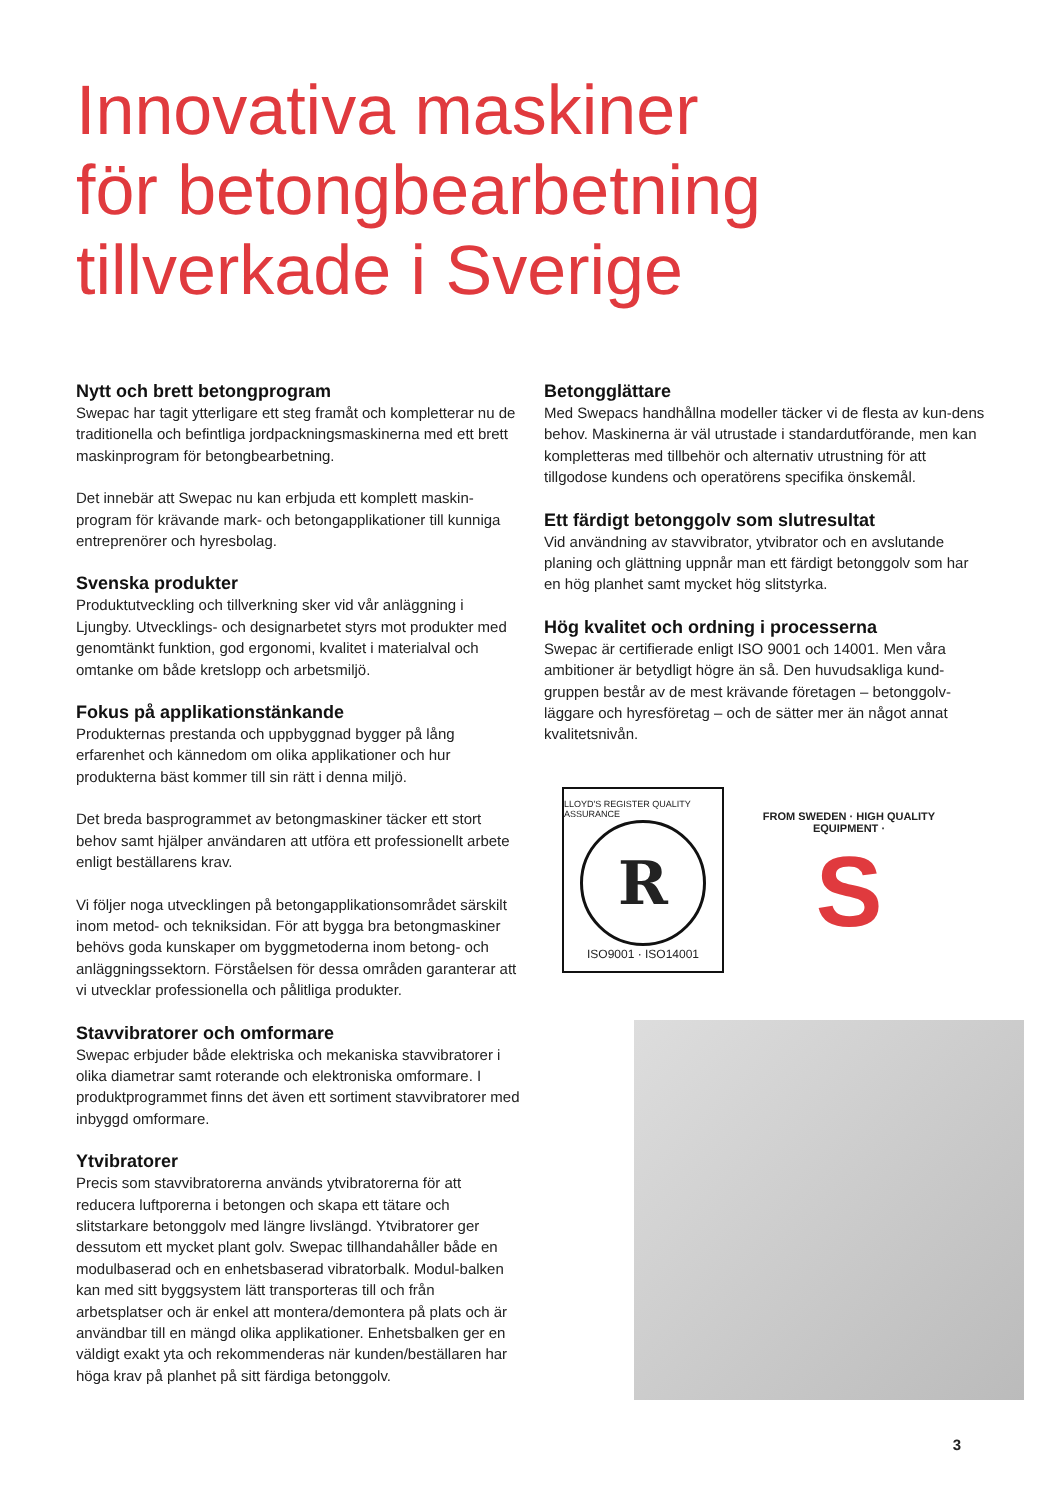Innovativa maskiner
för betongbearbetning
tillverkade i Sverige
Nytt och brett betongprogram
Swepac har tagit ytterligare ett steg framåt och kompletterar nu de traditionella och befintliga jordpackningsmaskinerna med ett brett maskinprogram för betongbearbetning.
Det innebär att Swepac nu kan erbjuda ett komplett maskin-program för krävande mark- och betongapplikationer till kunniga entreprenörer och hyresbolag.
Svenska produkter
Produktutveckling och tillverkning sker vid vår anläggning i Ljungby. Utvecklings- och designarbetet styrs mot produkter med genomtänkt funktion, god ergonomi, kvalitet i materialval och omtanke om både kretslopp och arbetsmiljö.
Fokus på applikationstänkande
Produkternas prestanda och uppbyggnad bygger på lång erfarenhet och kännedom om olika applikationer och hur produkterna bäst kommer till sin rätt i denna miljö.
Det breda basprogrammet av betongmaskiner täcker ett stort behov samt hjälper användaren att utföra ett professionellt arbete enligt beställarens krav.
Vi följer noga utvecklingen på betongapplikationsområdet särskilt inom metod- och tekniksidan. För att bygga bra betongmaskiner behövs goda kunskaper om byggmetoderna inom betong- och anläggningssektorn. Förståelsen för dessa områden garanterar att vi utvecklar professionella och pålitliga produkter.
Stavvibratorer och omformare
Swepac erbjuder både elektriska och mekaniska stavvibratorer i olika diametrar samt roterande och elektroniska omformare. I produktprogrammet finns det även ett sortiment stavvibratorer med inbyggd omformare.
Ytvibratorer
Precis som stavvibratorerna används ytvibratorerna för att reducera luftporerna i betongen och skapa ett tätare och slitstarkare betonggolv med längre livslängd. Ytvibratorer ger dessutom ett mycket plant golv. Swepac tillhandahåller både en modulbaserad och en enhetsbaserad vibratorbalk. Modul-balken kan med sitt byggsystem lätt transporteras till och från arbetsplatser och är enkel att montera/demontera på plats och är användbar till en mängd olika applikationer. Enhetsbalken ger en väldigt exakt yta och rekommenderas när kunden/beställaren har höga krav på planhet på sitt färdiga betonggolv.
Betongglättare
Med Swepacs handhållna modeller täcker vi de flesta av kun-dens behov. Maskinerna är väl utrustade i standardutförande, men kan kompletteras med tillbehör och alternativ utrustning för att tillgodose kundens och operatörens specifika önskemål.
Ett färdigt betonggolv som slutresultat
Vid användning av stavvibrator, ytvibrator och en avslutande planing och glättning uppnår man ett färdigt betonggolv som har en hög planhet samt mycket hög slitstyrka.
Hög kvalitet och ordning i processerna
Swepac är certifierade enligt ISO 9001 och 14001. Men våra ambitioner är betydligt högre än så. Den huvudsakliga kund-gruppen består av de mest krävande företagen – betonggolv-läggare och hyresföretag – och de sätter mer än något annat kvalitetsnivån.
LLOYD'S REGISTER QUALITY ASSURANCE
R
ISO9001 · ISO14001
FROM SWEDEN · HIGH QUALITY EQUIPMENT ·
S
3